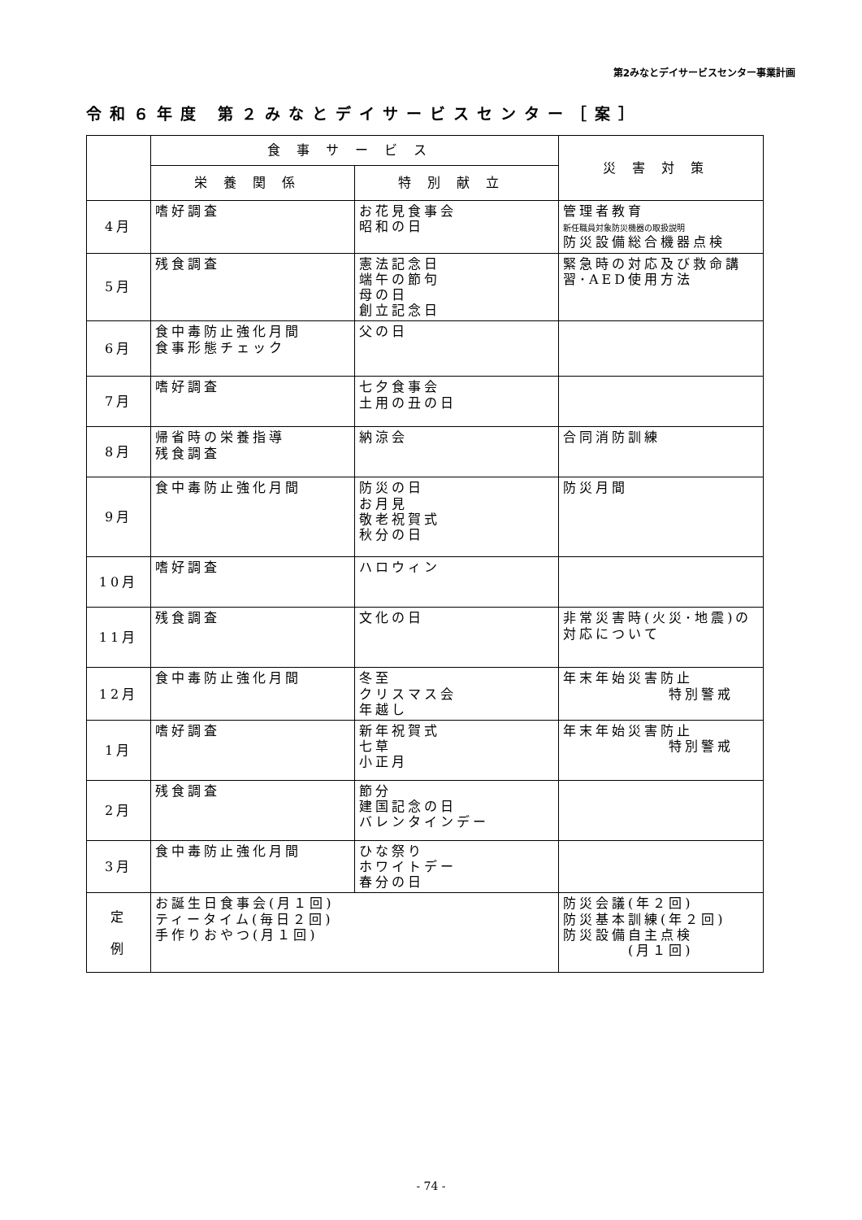第2みなとデイサービスセンター事業計画
令和６年度 第２みなとデイサービスセンター［案］
| | 食事サービス | | 災害対策 |
| --- | --- | --- | --- |
| | 栄養関係 | 特別献立 | |
| 4月 | 嗜好調査 | お花見食事会 昭和の日 | 管理者教育 新任職員対象防災機器の取扱説明 防災設備総合機器点検 |
| 5月 | 残食調査 | 憲法記念日 端午の節句 母の日 創立記念日 | 緊急時の対応及び救命講習･AED使用方法 |
| 6月 | 食中毒防止強化月間 食事形態チェック | 父の日 | |
| 7月 | 嗜好調査 | 七夕食事会 土用の丑の日 | |
| 8月 | 帰省時の栄養指導 残食調査 | 納涼会 | 合同消防訓練 |
| 9月 | 食中毒防止強化月間 | 防災の日 お月見 敬老祝賀式 秋分の日 | 防災月間 |
| 10月 | 嗜好調査 | ハロウィン | |
| 11月 | 残食調査 | 文化の日 | 非常災害時(火災･地震)の対応について |
| 12月 | 食中毒防止強化月間 | 冬至 クリスマス会 年越し | 年末年始災害防止 特別警戒 |
| 1月 | 嗜好調査 | 新年祝賀式 七草 小正月 | 年末年始災害防止 特別警戒 |
| 2月 | 残食調査 | 節分 建国記念の日 バレンタインデー | |
| 3月 | 食中毒防止強化月間 | ひな祭り ホワイトデー 春分の日 | |
| 定 例 | お誕生日食事会(月１回) ティータイム(毎日２回) 手作りおやつ(月１回) | | 防災会議(年２回) 防災基本訓練(年２回) 防災設備自主点検 (月１回) |
- 74 -